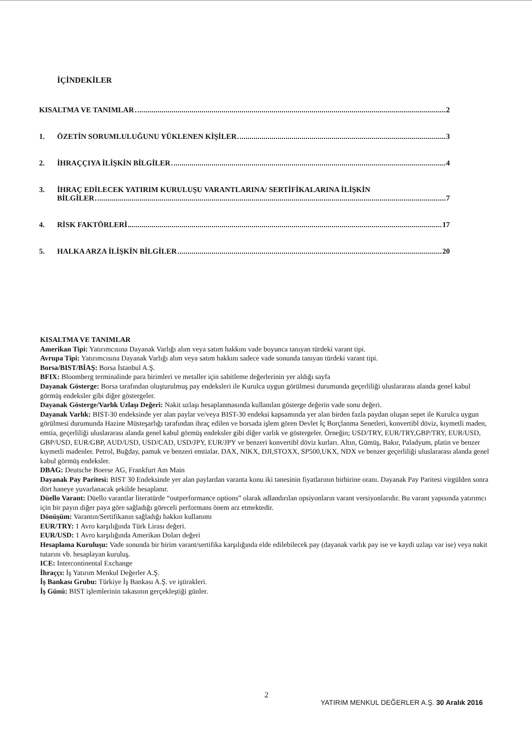İÇİNDEKİLER
KISALTMA VE TANIMLAR 2
1. ÖZETİN SORUMLULUĞUNU YÜKLENEN KİŞİLER 3
2. İHRAÇÇIYA İLİŞKİN BİLGİLER 4
3. İHRAÇ EDİLECEK YATIRIM KURULUŞU VARANTLARINA/ SERTİFİKALARINA İLİŞKİN
BİLGİLER 7
4. RİSK FAKTÖRLERİ 17
5. HALKA ARZA İLİŞKİN BİLGİLER 20
KISALTMA VE TANIMLAR
Amerikan Tipi: Yatırımcısına Dayanak Varlığı alım veya satım hakkını vade boyunca tanıyan türdeki varant tipi.
Avrupa Tipi: Yatırımcısına Dayanak Varlığı alım veya satım hakkını sadece vade sonunda tanıyan türdeki varant tipi.
Borsa/BIST/BİAŞ: Borsa İstanbul A.Ş.
BFIX: Bloomberg terminalinde para birimleri ve metaller için sabitleme değerlerinin yer aldığı sayfa
Dayanak Gösterge: Borsa tarafından oluşturulmuş pay endeksleri ile Kurulca uygun görülmesi durumunda geçerliliği uluslararası alanda genel kabul görmüş endeksler gibi diğer göstergeler.
Dayanak Gösterge/Varlık Uzlaşı Değeri: Nakit uzlaşı hesaplanmasında kullanılan gösterge değerin vade sonu değeri.
Dayanak Varlık: BIST-30 endeksinde yer alan paylar ve/veya BIST-30 endeksi kapsamında yer alan birden fazla paydan oluşan sepet ile Kurulca uygun görülmesi durumunda Hazine Müsteşarlığı tarafından ihraç edilen ve borsada işlem gören Devlet İç Borçlanma Senetleri, konvertibl döviz, kıymetli maden, emtia, geçerliliği uluslararası alanda genel kabul görmüş endeksler gibi diğer varlık ve göstergeler. Örneğin; USD/TRY, EUR/TRY,GBP/TRY, EUR/USD, GBP/USD, EUR/GBP, AUD/USD, USD/CAD, USD/JPY, EUR/JPY ve benzeri konvertibl döviz kurları. Altın, Gümüş, Bakır, Paladyum, platin ve benzer kıymetli madenler. Petrol, Buğday, pamuk ve benzeri emtialar. DAX, NIKX, DJI,STOXX, SP500,UKX, NDX ve benzer geçerliliği uluslararası alanda genel kabul görmüş endeksler.
DBAG: Deutsche Boerse AG, Frankfurt Am Main
Dayanak Pay Paritesi: BIST 30 Endeksinde yer alan paylardan varanta konu iki tanesinin fiyatlarının birbirine oranı. Dayanak Pay Paritesi virgülden sonra dört haneye yuvarlanacak şekilde hesaplanır.
Düello Varant: Düello varantlar literatürde “outperformance options” olarak adlandırılan opsiyonların varant versiyonlarıdır. Bu varant yapısında yatırımcı için bir payın diğer paya göre sağladığı göreceli performans önem arz etmektedir.
Dönüşüm: Varantın/Sertifikanın sağladığı hakkın kullanımı
EUR/TRY: 1 Avro karşılığında Türk Lirası değeri.
EUR/USD: 1 Avro karşılığında Amerikan Doları değeri
Hesaplama Kuruluşu: Vade sonunda bir birim varant/sertifika karşılığında elde edilebilecek pay (dayanak varlık pay ise ve kaydi uzlaşı var ise) veya nakit tutarını vb. hesaplayan kuruluş.
ICE: Intercontinental Exchange
İhraççı: İş Yatırım Menkul Değerler A.Ş.
İş Bankası Grubu: Türkiye İş Bankası A.Ş. ve iştirakleri.
İş Günü: BIST işlemlerinin takasının gerçekleştiği günler.
2
YATIRIM MENKUL DEĞERLER A.Ş. 30 Aralık 2016